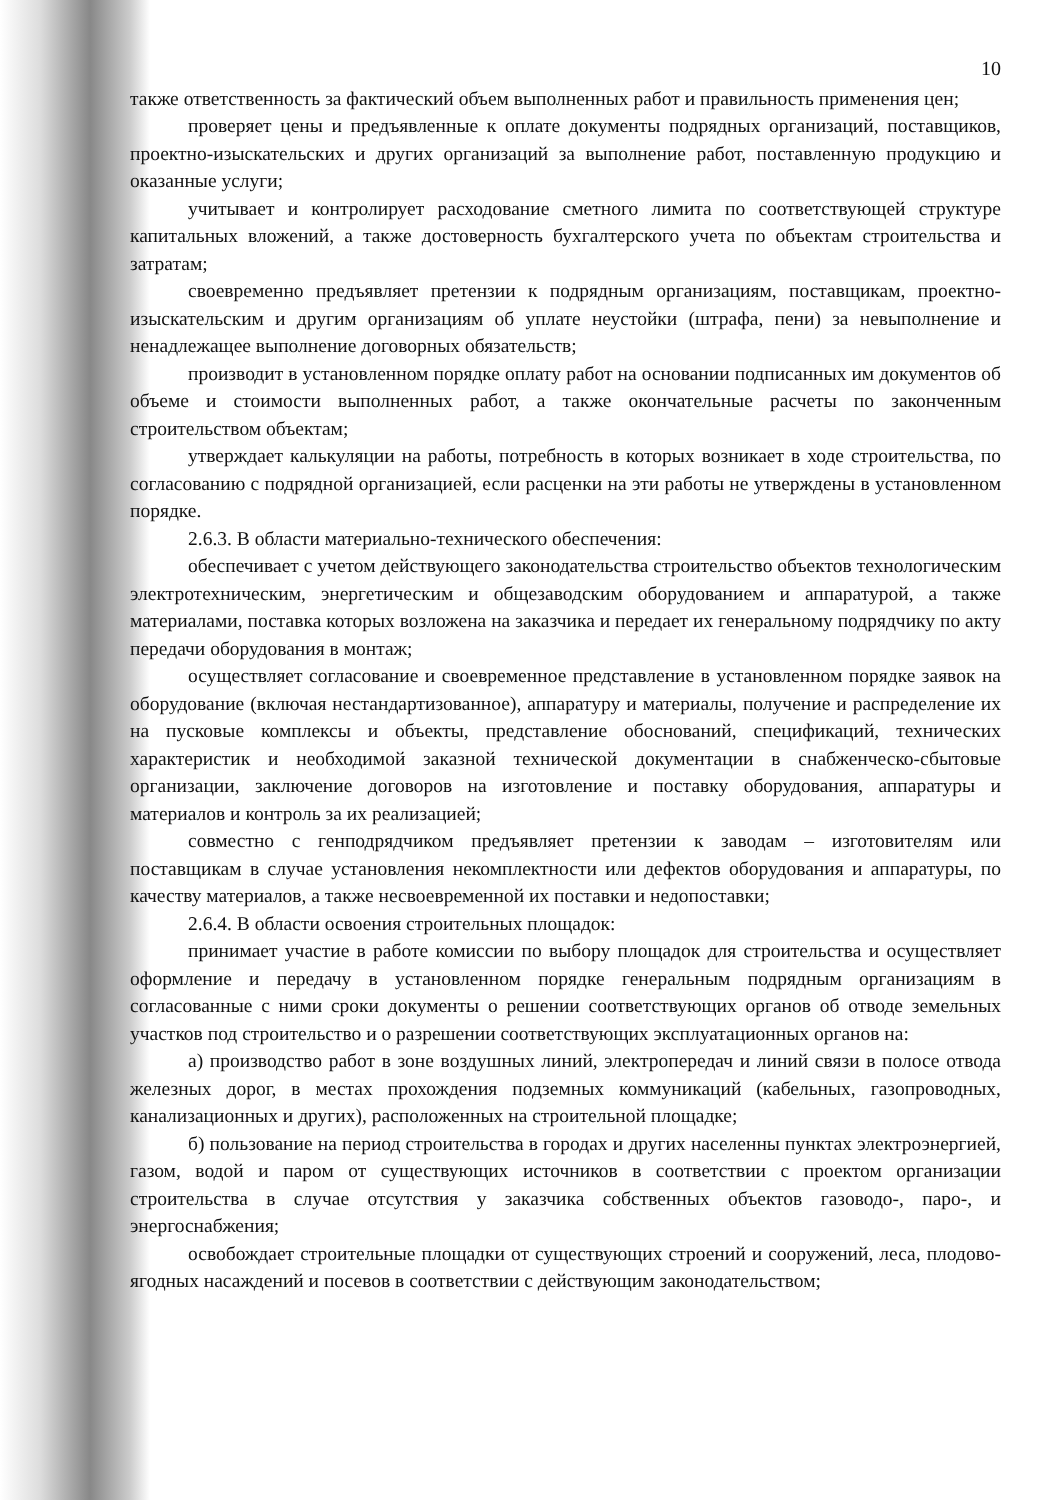10
также ответственность за фактический объем выполненных работ и правильность применения цен;
проверяет цены и предъявленные к оплате документы подрядных организаций, поставщиков, проектно-изыскательских и других организаций за выполнение работ, поставленную продукцию и оказанные услуги;
учитывает и контролирует расходование сметного лимита по соответствующей структуре капитальных вложений, а также достоверность бухгалтерского учета по объектам строительства и затратам;
своевременно предъявляет претензии к подрядным организациям, поставщикам, проектно-изыскательским и другим организациям об уплате неустойки (штрафа, пени) за невыполнение и ненадлежащее выполнение договорных обязательств;
производит в установленном порядке оплату работ на основании подписанных им документов об объеме и стоимости выполненных работ, а также окончательные расчеты по законченным строительством объектам;
утверждает калькуляции на работы, потребность в которых возникает в ходе строительства, по согласованию с подрядной организацией, если расценки на эти работы не утверждены в установленном порядке.
2.6.3. В области материально-технического обеспечения:
обеспечивает с учетом действующего законодательства строительство объектов технологическим электротехническим, энергетическим и общезаводским оборудованием и аппаратурой, а также материалами, поставка которых возложена на заказчика и передает их генеральному подрядчику по акту передачи оборудования в монтаж;
осуществляет согласование и своевременное представление в установленном порядке заявок на оборудование (включая нестандартизованное), аппаратуру и материалы, получение и распределение их на пусковые комплексы и объекты, представление обоснований, спецификаций, технических характеристик и необходимой заказной технической документации в снабженческо-сбытовые организации, заключение договоров на изготовление и поставку оборудования, аппаратуры и материалов и контроль за их реализацией;
совместно с генподрядчиком предъявляет претензии к заводам – изготовителям или поставщикам в случае установления некомплектности или дефектов оборудования и аппаратуры, по качеству материалов, а также несвоевременной их поставки и недопоставки;
2.6.4. В области освоения строительных площадок:
принимает участие в работе комиссии по выбору площадок для строительства и осуществляет оформление и передачу в установленном порядке генеральным подрядным организациям в согласованные с ними сроки документы о решении соответствующих органов об отводе земельных участков под строительство и о разрешении соответствующих эксплуатационных органов на:
а) производство работ в зоне воздушных линий, электропередач и линий связи в полосе отвода железных дорог, в местах прохождения подземных коммуникаций (кабельных, газопроводных, канализационных и других), расположенных на строительной площадке;
б) пользование на период строительства в городах и других населенны пунктах электроэнергией, газом, водой и паром от существующих источников в соответствии с проектом организации строительства в случае отсутствия у заказчика собственных объектов газоводо-, паро-, и энергоснабжения;
освобождает строительные площадки от существующих строений и сооружений, леса, плодово-ягодных насаждений и посевов в соответствии с действующим законодательством;